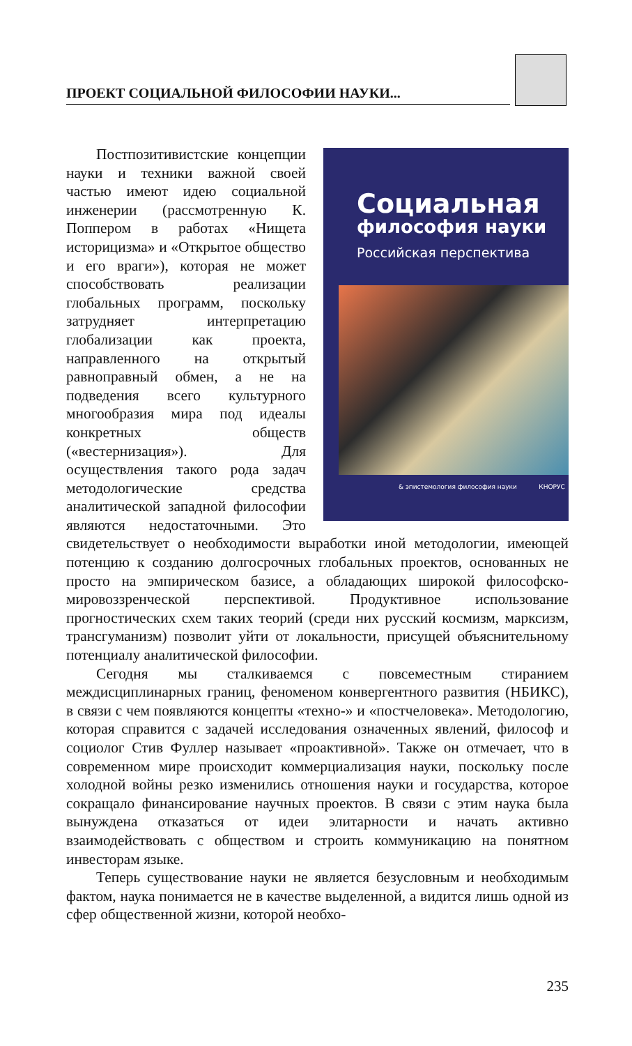ПРОЕКТ СОЦИАЛЬНОЙ ФИЛОСОФИИ НАУКИ...
Социальная
философия науки
Российская перспектива
& эпистемология философия науки КНОРУС
Постпозитивистские концепции науки и техники важной своей частью имеют идею социальной инженерии (рассмотренную К. Поппером в работах «Нищета историцизма» и «Открытое общество и его враги»), которая не может способствовать реализации глобальных программ, поскольку затрудняет интерпретацию глобализации как проекта, направленного на открытый равноправный обмен, а не на подведения всего культурного многообразия мира под идеалы конкретных обществ («вестернизация»). Для осуществления такого рода задач методологические средства аналитической западной философии являются недостаточными. Это свидетельствует о необходимости выработки иной методологии, имеющей потенцию к созданию долгосрочных глобальных проектов, основанных не просто на эмпирическом базисе, а обладающих широкой философско-мировоззренческой перспективой. Продуктивное использование прогностических схем таких теорий (среди них русский космизм, марксизм, трансгуманизм) позволит уйти от локальности, присущей объяснительному потенциалу аналитической философии.
Сегодня мы сталкиваемся с повсеместным стиранием междисциплинарных границ, феноменом конвергентного развития (НБИКС), в связи с чем появляются концепты «техно-» и «постчеловека». Методологию, которая справится с задачей исследования означенных явлений, философ и социолог Стив Фуллер называет «проактивной». Также он отмечает, что в современном мире происходит коммерциализация науки, поскольку после холодной войны резко изменились отношения науки и государства, которое сокращало финансирование научных проектов. В связи с этим наука была вынуждена отказаться от идеи элитарности и начать активно взаимодействовать с обществом и строить коммуникацию на понятном инвесторам языке.
Теперь существование науки не является безусловным и необходимым фактом, наука понимается не в качестве выделенной, а видится лишь одной из сфер общественной жизни, которой необхо-
235